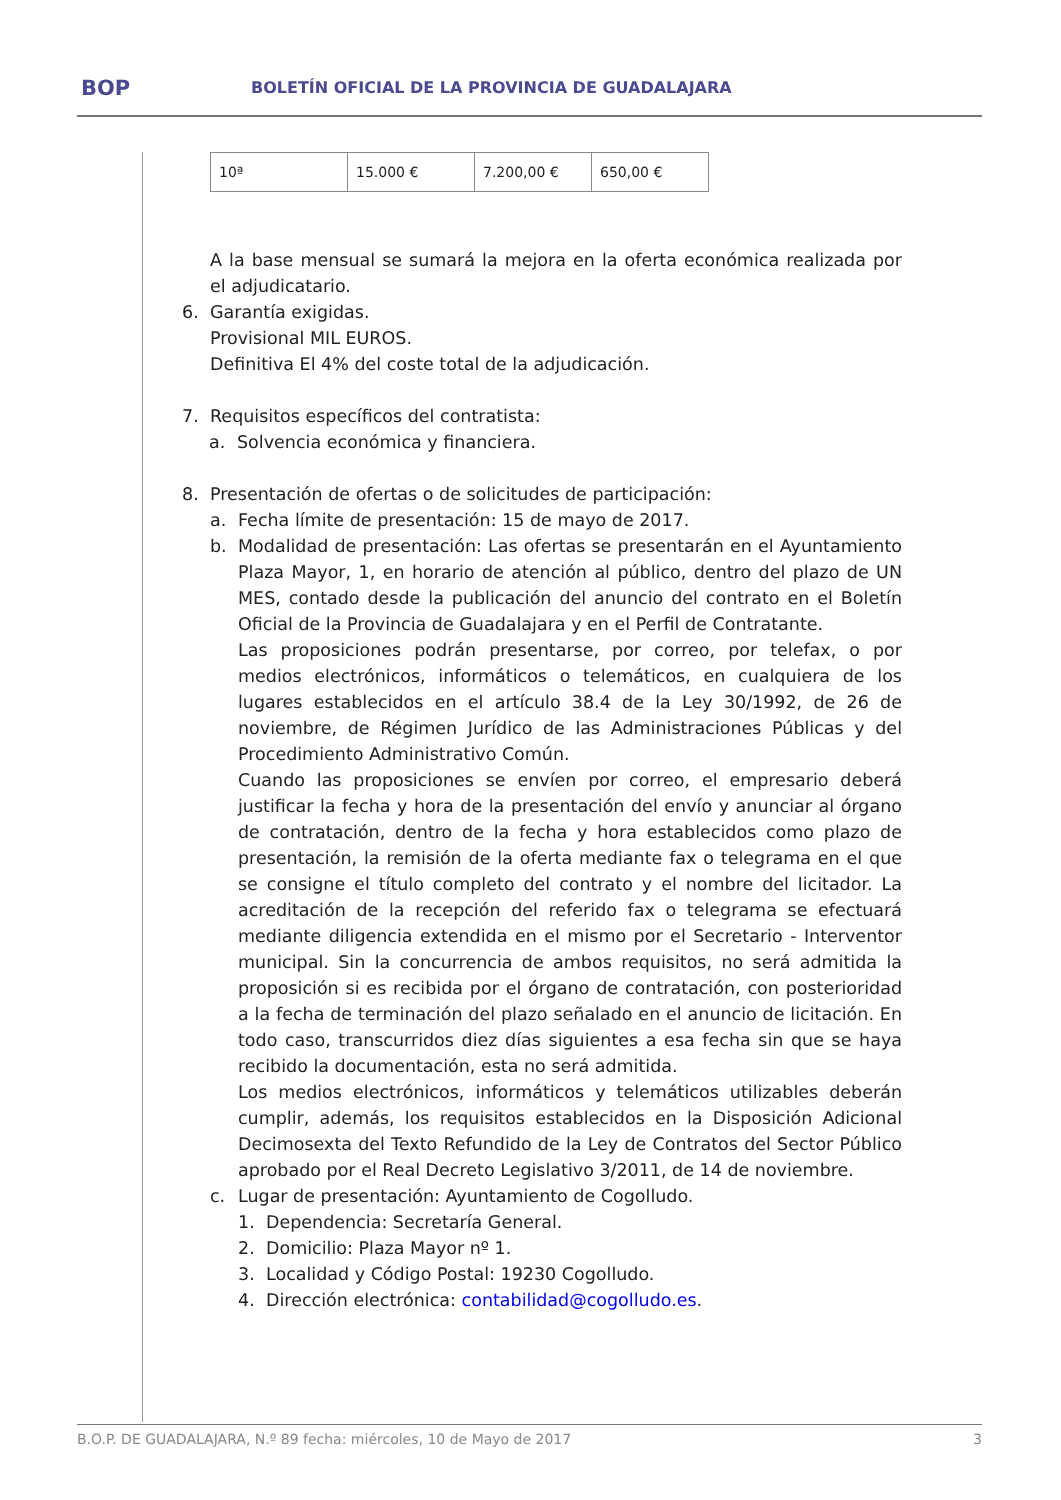BOP BOLETÍN OFICIAL DE LA PROVINCIA DE GUADALAJARA
| 10ª | 15.000 € | 7.200,00 € | 650,00 € |
A la base mensual se sumará la mejora en la oferta económica realizada por el adjudicatario.
6. Garantía exigidas.
Provisional MIL EUROS.
Definitiva El 4% del coste total de la adjudicación.
7. Requisitos específicos del contratista:
a. Solvencia económica y financiera.
8. Presentación de ofertas o de solicitudes de participación:
a. Fecha límite de presentación: 15 de mayo de 2017.
b. Modalidad de presentación: Las ofertas se presentarán en el Ayuntamiento Plaza Mayor, 1, en horario de atención al público, dentro del plazo de UN MES, contado desde la publicación del anuncio del contrato en el Boletín Oficial de la Provincia de Guadalajara y en el Perfil de Contratante.
Las proposiciones podrán presentarse, por correo, por telefax, o por medios electrónicos, informáticos o telemáticos, en cualquiera de los lugares establecidos en el artículo 38.4 de la Ley 30/1992, de 26 de noviembre, de Régimen Jurídico de las Administraciones Públicas y del Procedimiento Administrativo Común.
Cuando las proposiciones se envíen por correo, el empresario deberá justificar la fecha y hora de la presentación del envío y anunciar al órgano de contratación, dentro de la fecha y hora establecidos como plazo de presentación, la remisión de la oferta mediante fax o telegrama en el que se consigne el título completo del contrato y el nombre del licitador. La acreditación de la recepción del referido fax o telegrama se efectuará mediante diligencia extendida en el mismo por el Secretario - Interventor municipal. Sin la concurrencia de ambos requisitos, no será admitida la proposición si es recibida por el órgano de contratación, con posterioridad a la fecha de terminación del plazo señalado en el anuncio de licitación. En todo caso, transcurridos diez días siguientes a esa fecha sin que se haya recibido la documentación, esta no será admitida.
Los medios electrónicos, informáticos y telemáticos utilizables deberán cumplir, además, los requisitos establecidos en la Disposición Adicional Decimosexta del Texto Refundido de la Ley de Contratos del Sector Público aprobado por el Real Decreto Legislativo 3/2011, de 14 de noviembre.
c. Lugar de presentación: Ayuntamiento de Cogolludo.
1. Dependencia: Secretaría General.
2. Domicilio: Plaza Mayor nº 1.
3. Localidad y Código Postal: 19230 Cogolludo.
4. Dirección electrónica: contabilidad@cogolludo.es.
B.O.P. DE GUADALAJARA, N.º 89 fecha: miércoles, 10 de Mayo de 2017 3